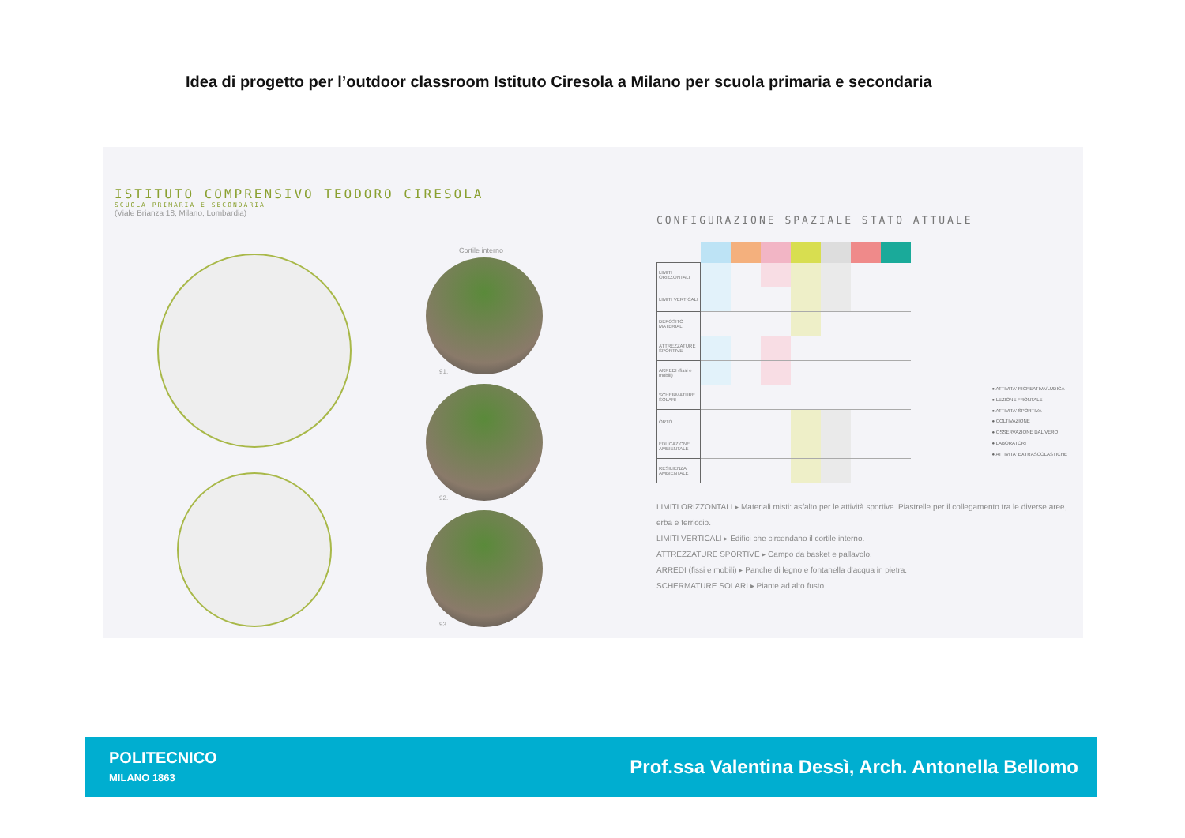Idea di progetto per l’outdoor classroom Istituto Ciresola a Milano per scuola primaria e secondaria
ISTITUTO COMPRENSIVO TEODORO CIRESOLA
SCUOLA PRIMARIA E SECONDARIA
(Viale Brianza 18, Milano, Lombardia)
Cortile interno
91.
92.
93.
CONFIGURAZIONE SPAZIALE STATO ATTUALE
| LIMITI ORIZZONTALI | | | | | | | |
| LIMITI VERTICALI | | | | | | | |
| DEPOSITO MATERIALI | | | | | | | |
| ATTREZZATURE SPORTIVE | | | | | | | |
| ARREDI (fissi e mobili) | | | | | | | |
| SCHERMATURE SOLARI | | | | | | | |
| ORTO | | | | | | | |
| EDUCAZIONE AMBIENTALE | | | | | | | |
| RESILIENZA AMBIENTALE | | | | | | | |
● ATTIVITA' RICREATIVA/LUDICA
● LEZIONE FRONTALE
● ATTIVITA' SPORTIVA
● COLTIVAZIONE
● OSSERVAZIONE DAL VERO
● LABORATORI
● ATTIVITA' EXTRASCOLASTICHE
LIMITI ORIZZONTALI ▸ Materiali misti: asfalto per le attività sportive. Piastrelle per il collegamento tra le diverse aree, erba e terriccio.
LIMITI VERTICALI ▸ Edifici che circondano il cortile interno.
ATTREZZATURE SPORTIVE ▸ Campo da basket e pallavolo.
ARREDI (fissi e mobili) ▸ Panche di legno e fontanella d'acqua in pietra.
SCHERMATURE SOLARI ▸ Piante ad alto fusto.
POLITECNICO
MILANO 1863
Prof.ssa Valentina Dessì, Arch. Antonella Bellomo